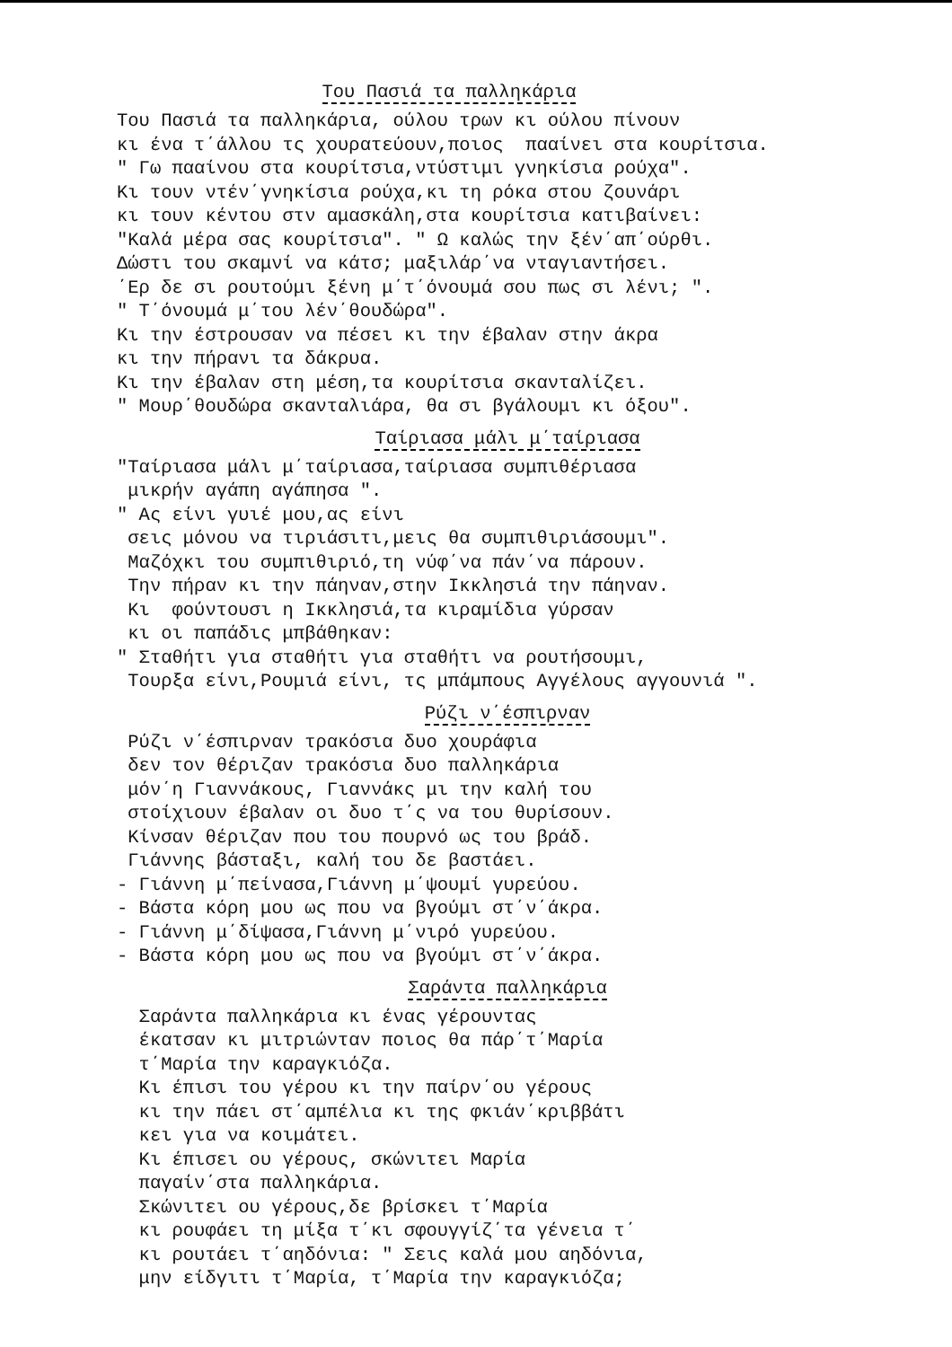Του Πασιά τα παλληκάρια
Του Πασιά τα παλληκάρια, ούλου τρων κι ούλου πίνουν κι ένα τ΄άλλου τς χουρατεύουν,ποιος πααίνει στα κουρίτσια. " Γω πααίνου στα κουρίτσια,ντύστιμι γνηκίσια ρούχα". Κι τουν ντέν΄γνηκίσια ρούχα,κι τη ρόκα στου ζουνάρι κι τουν κέντου στν αμασκάλη,στα κουρίτσια κατιβαίνει: "Καλά μέρα σας κουρίτσια". " Ω καλώς την ξέν΄απ΄ούρθι. Δώστι του σκαμνί να κάτσ; μαξιλάρ΄να νταγιαντήσει. ΄Ερ δε σι ρουτούμι ξένη μ΄τ΄όνουμά σου πως σι λένι; ". " Τ΄όνουμά μ΄του λέν΄θουδώρα". Κι την έστρουσαν να πέσει κι την έβαλαν στην άκρα κι την πήρανι τα δάκρυα. Κι την έβαλαν στη μέση,τα κουρίτσια σκανταλίζει. " Μουρ΄θουδώρα σκανταλιάρα, θα σι βγάλουμι κι όξου".
Ταίριασα μάλι μ΄ταίριασα
"Ταίριασα μάλι μ΄ταίριασα,ταίριασα συμπιθέριασα μικρήν αγάπη αγάπησα ". " Ας είνι γυιέ μου,ας είνι σεις μόνου να τιριάσιτι,μεις θα συμπιθιριάσουμι". Μαζόχκι του συμπιθιριό,τη νύφ΄να πάν΄να πάρουν. Την πήραν κι την πάηναν,στην Ικκλησιά την πάηναν. Κι φούντουσι η Ικκλησιά,τα κιραμίδια γύρσαν κι οι παπάδις μπβάθηκαν: " Σταθήτι για σταθήτι για σταθήτι να ρουτήσουμι, Τουρξα είνι,Ρουμιά είνι, τς μπάμπους Αγγέλους αγγουνιά ".
Ρύζι ν΄έσπιρναν
Ρύζι ν΄έσπιρναν τρακόσια δυο χουράφια δεν τον θέριζαν τρακόσια δυο παλληκάρια μόν΄η Γιαννάκους, Γιαννάκς μι την καλή του στοίχιουν έβαλαν οι δυο τ΄ς να του θυρίσουν. Κίνσαν θέριζαν που του πουρνό ως του βράδ. Γιάννης βάσταξι, καλή του δε βαστάει. - Γιάννη μ΄πείνασα,Γιάννη μ΄ψουμί γυρεύου. - Βάστα κόρη μου ως που να βγούμι στ΄ν΄άκρα. - Γιάννη μ΄δίψασα,Γιάννη μ΄νιρό γυρεύου. - Βάστα κόρη μου ως που να βγούμι στ΄ν΄άκρα.
Σαράντα παλληκάρια
Σαράντα παλληκάρια κι ένας γέρουντας έκατσαν κι μιτριώνταν ποιος θα πάρ΄τ΄Μαρία τ΄Μαρία την καραγκιόζα. Κι έπισι του γέρου κι την παίρν΄ου γέρους κι την πάει στ΄αμπέλια κι της φκιάν΄κριββάτι κει για να κοιμάτει. Κι έπισει ου γέρους, σκώνιτει Μαρία παγαίν΄στα παλληκάρια. Σκώνιτει ου γέρους,δε βρίσκει τ΄Μαρία κι ρουφάει τη μίξα τ΄κι σφουγγίζ΄τα γένεια τ΄ κι ρουτάει τ΄αηδόνια: " Σεις καλά μου αηδόνια, μην είδγιτι τ΄Μαρία, τ΄Μαρία την καραγκιόζα;